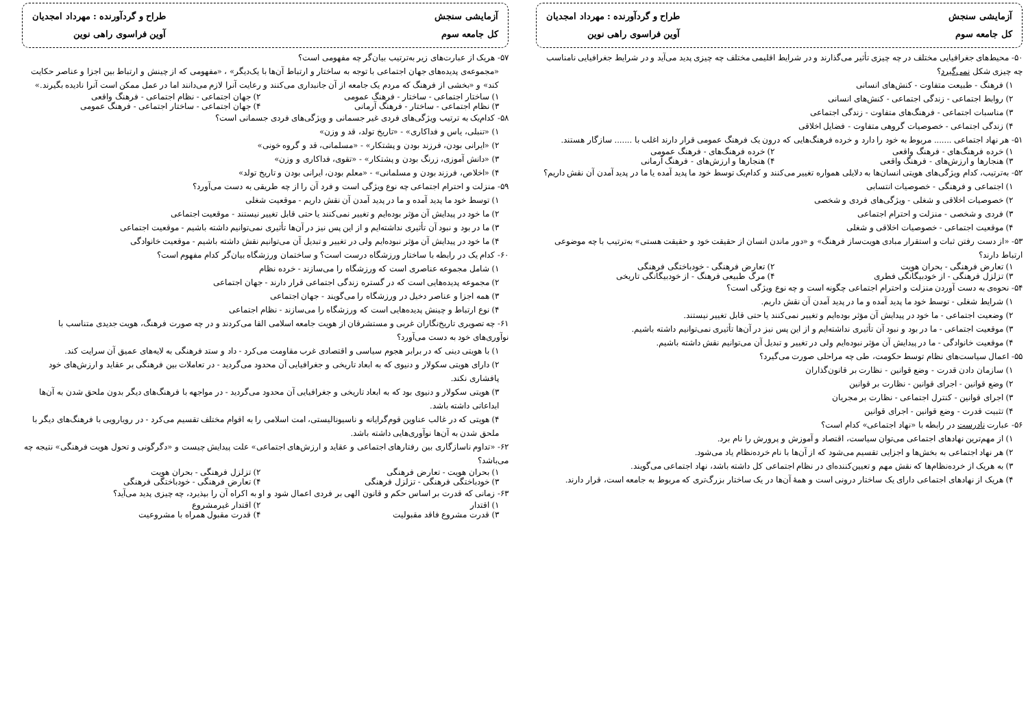آزمایشی سنجش
کل جامعه سوم
طراح و گردآورنده : مهرداد امجدیان
آوین فراسوی راهی نوین
۵۰- محیط‌های جغرافیایی مختلف در چه چیزی تأثیر می‌گذارند و در شرایط اقلیمی مختلف چه چیزی پدید می‌آید و در شرایط جغرافیایی نامناسب چه چیزی شکل نمی‌گیرد؟
۱) فرهنگ - طبیعت متفاوت - کنش‌های انسانی
۲) روابط اجتماعی - زندگی اجتماعی - کنش‌های انسانی
۳) مناسبات اجتماعی - فرهنگ‌های متفاوت - زندگی اجتماعی
۴) زندگی اجتماعی - خصوصیات گروهی متفاوت - فضایل اخلاقی
۵۱- هر نهاد اجتماعی ....... مربوط به خود را دارد و خرده فرهنگ‌هایی که درون یک فرهنگ عمومی قرار دارند اغلب با ....... سازگار هستند.
۱) خرده فرهنگ‌های - فرهنگ واقعی ۲) خرده فرهنگ‌های - فرهنگ عمومی
۳) هنجارها و ارزش‌های - فرهنگ واقعی ۴) هنجارها و ارزش‌های - فرهنگ آرمانی
۵۲- به‌ترتیب، کدام ویژگی‌های هویتی انسان‌ها به دلایلی همواره تغییر می‌کنند و کدام‌یک توسط خود ما پدید آمده یا ما در پدید آمدن آن نقش داریم؟
۱) اجتماعی و فرهنگی - خصوصیات انتسابی
۲) خصوصیات اخلاقی و شغلی - ویژگی‌های فردی و شخصی
۳) فردی و شخصی - منزلت و احترام اجتماعی
۴) موقعیت اجتماعی - خصوصیات اخلاقی و شغلی
۵۳- «از دست رفتن ثبات و استقرار مبادی هویت‌ساز فرهنگ» و «دور ماندن انسان از حقیقت خود و حقیقت هستی» به‌ترتیب با چه موضوعی ارتباط دارند؟
۱) تعارض فرهنگی - بحران هویت ۲) تعارض فرهنگی - خودباختگی فرهنگی
۳) تزلزل فرهنگی - از خودبیگانگی فطری ۴) مرگ طبیعی فرهنگ - از خودبیگانگی تاریخی
۵۴- نحوه‌ی به دست آوردن منزلت و احترام اجتماعی چگونه است و چه نوع ویژگی است؟
۱) شرایط شغلی - توسط خود ما پدید آمده و ما در پدید آمدن آن نقش داریم.
۲) وضعیت اجتماعی - ما خود در پیدایش آن مؤثر بوده‌ایم و تغییر نمی‌کنند یا حتی قابل تغییر نیستند.
۳) موقعیت اجتماعی - ما در بود و نبود آن تأثیری نداشته‌ایم و از این پس نیز در آن‌ها تأثیری نمی‌توانیم داشته باشیم.
۴) موقعیت خانوادگی - ما در پیدایش آن مؤثر نبوده‌ایم ولی در تغییر و تبدیل آن می‌توانیم نقش داشته باشیم.
۵۵- اعمال سیاست‌های نظام توسط حکومت، طی چه مراحلی صورت می‌گیرد؟
۱) سازمان دادن قدرت - وضع قوانین - نظارت بر قانون‌گذاران
۲) وضع قوانین - اجرای قوانین - نظارت بر قوانین
۳) اجرای قوانین - کنترل اجتماعی - نظارت بر مجریان
۴) تثبیت قدرت - وضع قوانین - اجرای قوانین
۵۶- عبارت نادرست در رابطه با «نهاد اجتماعی» کدام است؟
۱) از مهم‌ترین نهادهای اجتماعی می‌توان سیاست، اقتصاد و آموزش و پرورش را نام برد.
۲) هر نهاد اجتماعی به بخش‌ها و اجزایی تقسیم می‌شود که از آن‌ها با نام خرده‌نظام یاد می‌شود.
۳) به هریک از خرده‌نظام‌ها که نقش مهم و تعیین‌کننده‌ای در نظام اجتماعی کل داشته باشد، نهاد اجتماعی می‌گویند.
۴) هریک از نهادهای اجتماعی دارای یک ساختار درونی است و همهٔ آن‌ها در یک ساختار بزرگ‌تری که مربوط به جامعه است، قرار دارند.
آزمایشی سنجش
کل جامعه سوم
طراح و گردآورنده : مهرداد امجدیان
آوین فراسوی راهی نوین
۵۷- هریک از عبارت‌های زیر به‌ترتیب بیان‌گر چه مفهومی است؟
«مجموعه‌ی پدیده‌های جهان اجتماعی با توجه به ساختار و ارتباط آن‌ها با یک‌دیگر» ، «مفهومی که از چینش و ارتباط بین اجزا و عناصر حکایت کند» و «بخشی از فرهنگ که مردم یک جامعه از آن جانبداری می‌کنند و رعایت آنرا لازم می‌دانند اما در عمل ممکن است آنرا نادیده بگیرند.»
۱) ساختار اجتماعی - ساختار - فرهنگ عمومی ۲) جهان اجتماعی - نظام اجتماعی - فرهنگ واقعی
۳) نظام اجتماعی - ساختار - فرهنگ آرمانی ۴) جهان اجتماعی - ساختار اجتماعی - فرهنگ عمومی
۵۸- کدام‌یک به ترتیب ویژگی‌های فردی غیر جسمانی و ویژگی‌های فردی جسمانی است؟
۱) «تنبلی، یاس و فداکاری» - «تاریخ تولد، قد و وزن»
۲) «ایرانی بودن، فرزند بودن و پشتکار» - «مسلمانی، قد و گروه خونی»
۳) «دانش آموزی، زرنگ بودن و پشتکار» - «تقوی، فداکاری و وزن»
۴) «اخلاص، فرزند بودن و مسلمانی» - «معلم بودن، ایرانی بودن و تاریخ تولد»
۵۹- منزلت و احترام اجتماعی چه نوع ویژگی است و فرد آن را از چه طریقی به دست می‌آورد؟
۱) توسط خود ما پدید آمده و ما در پدید آمدن آن نقش داریم - موقعیت شغلی
۲) ما خود در پیدایش آن مؤثر بوده‌ایم و تغییر نمی‌کنند یا حتی قابل تغییر نیستند - موقعیت اجتماعی
۳) ما در بود و نبود آن تأثیری نداشته‌ایم و از این پس نیز در آن‌ها تأثیری نمی‌توانیم داشته باشیم - موقعیت اجتماعی
۴) ما خود در پیدایش آن مؤثر نبوده‌ایم ولی در تغییر و تبدیل آن می‌توانیم نقش داشته باشیم - موقعیت خانوادگی
۶۰- کدام یک در رابطه با ساختار ورزشگاه درست است؟ و ساختمان ورزشگاه بیان‌گر کدام مفهوم است؟
۱) شامل مجموعه عناصری است که ورزشگاه را می‌سازند - خرده نظام
۲) مجموعه پدیده‌هایی است که در گستره زندگی اجتماعی قرار دارند - جهان اجتماعی
۳) همه اجزا و عناصر دخیل در ورزشگاه را می‌گویند - جهان اجتماعی
۴) نوع ارتباط و چینش پدیده‌هایی است که ورزشگاه را می‌سازند - نظام اجتماعی
۶۱- چه تصویری تاریخ‌نگاران غربی و مستشرقان از هویت جامعه اسلامی القا می‌کردند و در چه صورت فرهنگ، هویت جدیدی متناسب با نوآوری‌های خود به دست می‌آورد؟
۱) با هویتی دینی که در برابر هجوم سیاسی و اقتصادی غرب مقاومت می‌کرد - داد و ستد فرهنگی به لایه‌های عمیق آن سرایت کند.
۲) دارای هویتی سکولار و دنیوی که به ابعاد تاریخی و جغرافیایی آن محدود می‌گردید - در تعاملات بین فرهنگی بر عقاید و ارزش‌های خود پافشاری نکند.
۳) هویتی سکولار و دنیوی بود که به ابعاد تاریخی و جغرافیایی آن محدود می‌گردید - در مواجهه با فرهنگ‌های دیگر بدون ملحق شدن به آن‌ها ابداعاتی داشته باشد.
۴) هویتی که در غالب عناوین قوم‌گرایانه و ناسیونالیستی، امت اسلامی را به اقوام مختلف تقسیم می‌کرد - در رویارویی با فرهنگ‌های دیگر با ملحق شدن به آن‌ها نوآوری‌هایی داشته باشد.
۶۲- «تداوم ناسازگاری بین رفتارهای اجتماعی و عقاید و ارزش‌های اجتماعی» علت پیدایش چیست و «دگرگونی و تحول هویت فرهنگی» نتیجه چه می‌باشد؟
۱) بحران هویت - تعارض فرهنگی ۲) تزلزل فرهنگی - بحران هویت
۳) خودباختگی فرهنگی - تزلزل فرهنگی ۴) تعارض فرهنگی - خودباختگی فرهنگی
۶۳- زمانی که قدرت بر اساس حکم و قانون الهی بر فردی اعمال شود و او به اکراه آن را بپذیرد، چه چیزی پدید می‌آید؟
۱) اقتدار ۲) اقتدار غیرمشروع
۳) قدرت مشروع فاقد مقبولیت ۴) قدرت مقبول همراه با مشروعیت